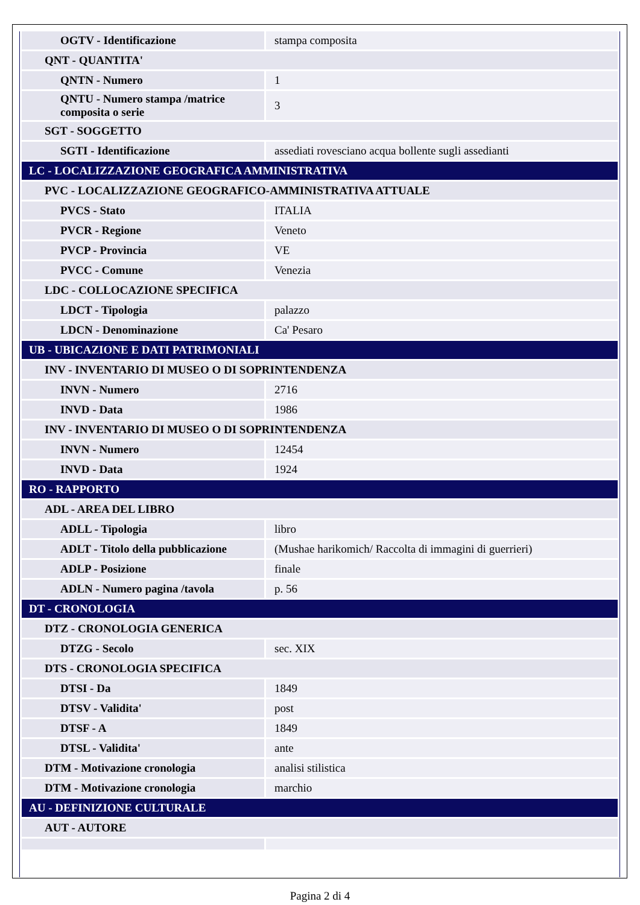| OGTV - Identificazione | stampa composita |
| QNT - QUANTITA' | |
| QNTN - Numero | 1 |
| QNTU - Numero stampa /matrice composita o serie | 3 |
| SGT - SOGGETTO | |
| SGTI - Identificazione | assediati rovesciano acqua bollente sugli assedianti |
| LC - LOCALIZZAZIONE GEOGRAFICA AMMINISTRATIVA | |
| PVC - LOCALIZZAZIONE GEOGRAFICO-AMMINISTRATIVA ATTUALE | |
| PVCS - Stato | ITALIA |
| PVCR - Regione | Veneto |
| PVCP - Provincia | VE |
| PVCC - Comune | Venezia |
| LDC - COLLOCAZIONE SPECIFICA | |
| LDCT - Tipologia | palazzo |
| LDCN - Denominazione | Ca' Pesaro |
| UB - UBICAZIONE E DATI PATRIMONIALI | |
| INV - INVENTARIO DI MUSEO O DI SOPRINTENDENZA | |
| INVN - Numero | 2716 |
| INVD - Data | 1986 |
| INV - INVENTARIO DI MUSEO O DI SOPRINTENDENZA | |
| INVN - Numero | 12454 |
| INVD - Data | 1924 |
| RO - RAPPORTO | |
| ADL - AREA DEL LIBRO | |
| ADLL - Tipologia | libro |
| ADLT - Titolo della pubblicazione | (Mushae harikomich/ Raccolta di immagini di guerrieri) |
| ADLP - Posizione | finale |
| ADLN - Numero pagina /tavola | p. 56 |
| DT - CRONOLOGIA | |
| DTZ - CRONOLOGIA GENERICA | |
| DTZG - Secolo | sec. XIX |
| DTS - CRONOLOGIA SPECIFICA | |
| DTSI - Da | 1849 |
| DTSV - Validita' | post |
| DTSF - A | 1849 |
| DTSL - Validita' | ante |
| DTM - Motivazione cronologia | analisi stilistica |
| DTM - Motivazione cronologia | marchio |
| AU - DEFINIZIONE CULTURALE | |
| AUT - AUTORE | |
Pagina 2 di 4